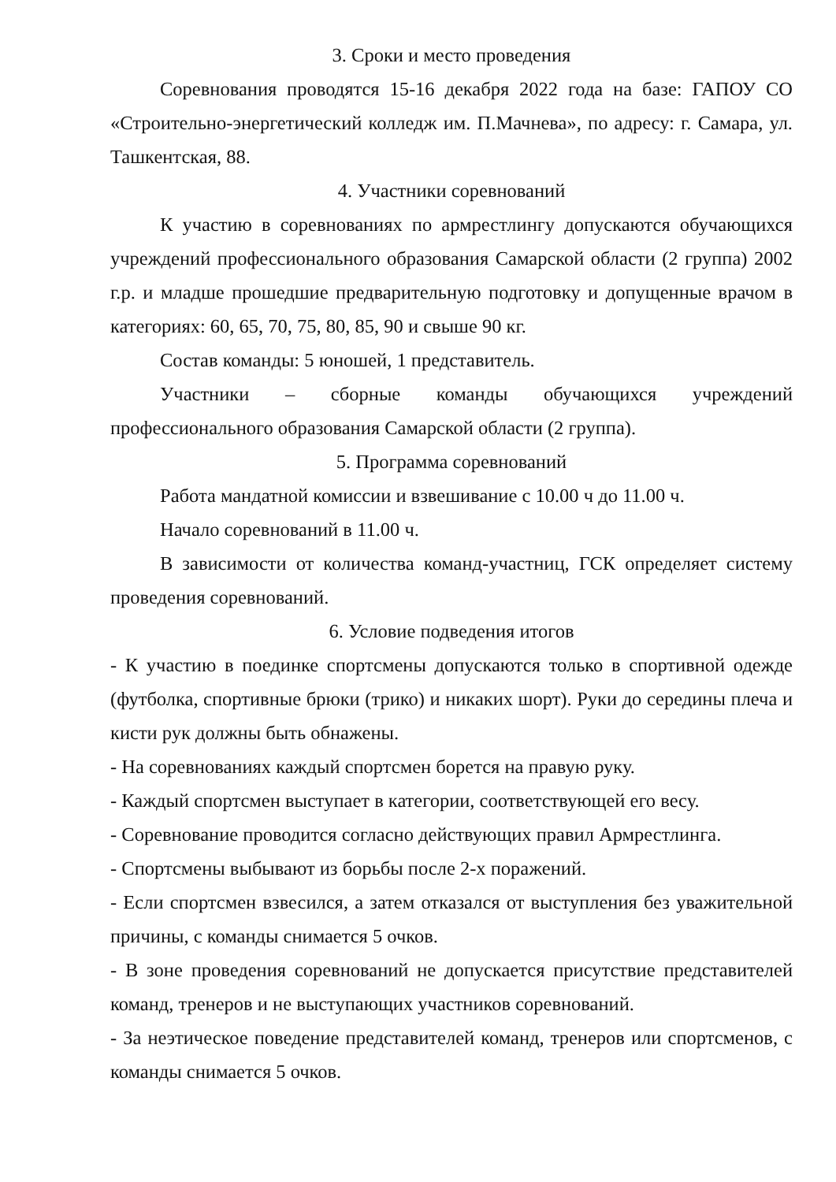3. Сроки и место проведения
Соревнования проводятся 15-16 декабря 2022 года на базе: ГАПОУ СО «Строительно-энергетический колледж им. П.Мачнева», по адресу: г. Самара, ул. Ташкентская, 88.
4. Участники соревнований
К участию в соревнованиях по армрестлингу допускаются обучающихся учреждений профессионального образования Самарской области (2 группа) 2002 г.р. и младше прошедшие предварительную подготовку и допущенные врачом в категориях: 60, 65, 70, 75, 80, 85, 90 и свыше 90 кг.
Состав команды: 5 юношей, 1 представитель.
Участники – сборные команды обучающихся учреждений профессионального образования Самарской области (2 группа).
5. Программа соревнований
Работа мандатной комиссии и взвешивание с 10.00 ч до 11.00 ч.
Начало соревнований в 11.00 ч.
В зависимости от количества команд-участниц, ГСК определяет систему проведения соревнований.
6. Условие подведения итогов
- К участию в поединке спортсмены допускаются только в спортивной одежде (футболка, спортивные брюки (трико) и никаких шорт). Руки до середины плеча и кисти рук должны быть обнажены.
- На соревнованиях каждый спортсмен борется на правую руку.
- Каждый спортсмен выступает в категории, соответствующей его весу.
- Соревнование проводится согласно действующих правил Армрестлинга.
- Спортсмены выбывают из борьбы после 2-х поражений.
- Если спортсмен взвесился, а затем отказался от выступления без уважительной причины, с команды снимается 5 очков.
- В зоне проведения соревнований не допускается присутствие представителей команд, тренеров и не выступающих участников соревнований.
- За неэтическое поведение представителей команд, тренеров или спортсменов, с команды снимается 5 очков.